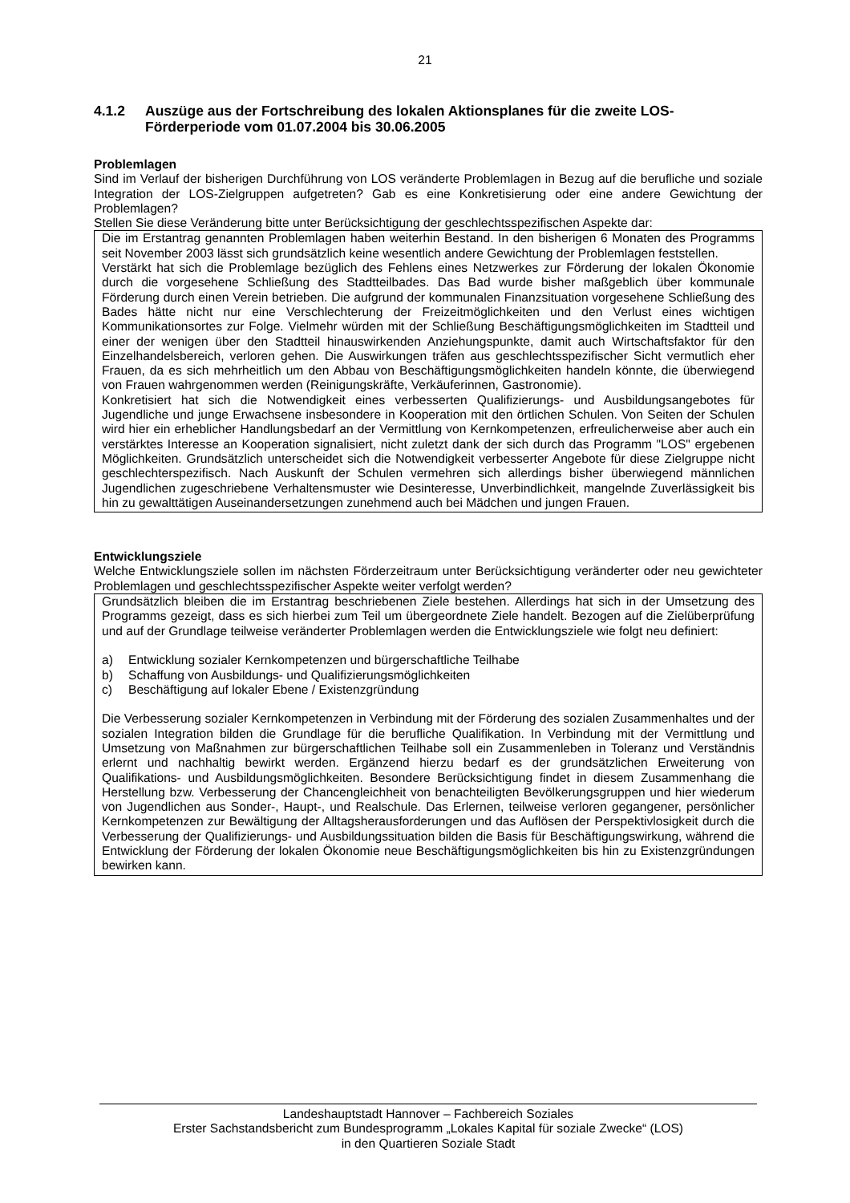21
4.1.2 Auszüge aus der Fortschreibung des lokalen Aktionsplanes für die zweite LOS-Förderperiode vom 01.07.2004 bis 30.06.2005
Problemlagen
Sind im Verlauf der bisherigen Durchführung von LOS veränderte Problemlagen in Bezug auf die berufliche und soziale Integration der LOS-Zielgruppen aufgetreten? Gab es eine Konkretisierung oder eine andere Gewichtung der Problemlagen?
Stellen Sie diese Veränderung bitte unter Berücksichtigung der geschlechtsspezifischen Aspekte dar:
Die im Erstantrag genannten Problemlagen haben weiterhin Bestand. In den bisherigen 6 Monaten des Programms seit November 2003 lässt sich grundsätzlich keine wesentlich andere Gewichtung der Problemlagen feststellen.
Verstärkt hat sich die Problemlage bezüglich des Fehlens eines Netzwerkes zur Förderung der lokalen Ökonomie durch die vorgesehene Schließung des Stadtteilbades. Das Bad wurde bisher maßgeblich über kommunale Förderung durch einen Verein betrieben. Die aufgrund der kommunalen Finanzsituation vorgesehene Schließung des Bades hätte nicht nur eine Verschlechterung der Freizeitmöglichkeiten und den Verlust eines wichtigen Kommunikationsortes zur Folge. Vielmehr würden mit der Schließung Beschäftigungsmöglichkeiten im Stadtteil und einer der wenigen über den Stadtteil hinauswirkenden Anziehungspunkte, damit auch Wirtschaftsfaktor für den Einzelhandelsbereich, verloren gehen. Die Auswirkungen träfen aus geschlechtsspezifischer Sicht vermutlich eher Frauen, da es sich mehrheitlich um den Abbau von Beschäftigungsmöglichkeiten handeln könnte, die überwiegend von Frauen wahrgenommen werden (Reinigungskräfte, Verkäuferinnen, Gastronomie).
Konkretisiert hat sich die Notwendigkeit eines verbesserten Qualifizierungs- und Ausbildungsangebotes für Jugendliche und junge Erwachsene insbesondere in Kooperation mit den örtlichen Schulen. Von Seiten der Schulen wird hier ein erheblicher Handlungsbedarf an der Vermittlung von Kernkompetenzen, erfreulicherweise aber auch ein verstärktes Interesse an Kooperation signalisiert, nicht zuletzt dank der sich durch das Programm "LOS" ergebenen Möglichkeiten. Grundsätzlich unterscheidet sich die Notwendigkeit verbesserter Angebote für diese Zielgruppe nicht geschlechterspezifisch. Nach Auskunft der Schulen vermehren sich allerdings bisher überwiegend männlichen Jugendlichen zugeschriebene Verhaltensmuster wie Desinteresse, Unverbindlichkeit, mangelnde Zuverlässigkeit bis hin zu gewalttätigen Auseinandersetzungen zunehmend auch bei Mädchen und jungen Frauen.
Entwicklungsziele
Welche Entwicklungsziele sollen im nächsten Förderzeitraum unter Berücksichtigung veränderter oder neu gewichteter Problemlagen und geschlechtsspezifischer Aspekte weiter verfolgt werden?
Grundsätzlich bleiben die im Erstantrag beschriebenen Ziele bestehen. Allerdings hat sich in der Umsetzung des Programms gezeigt, dass es sich hierbei zum Teil um übergeordnete Ziele handelt. Bezogen auf die Zielüberprüfung und auf der Grundlage teilweise veränderter Problemlagen werden die Entwicklungsziele wie folgt neu definiert:
a) Entwicklung sozialer Kernkompetenzen und bürgerschaftliche Teilhabe
b) Schaffung von Ausbildungs- und Qualifizierungsmöglichkeiten
c) Beschäftigung auf lokaler Ebene / Existenzgründung
Die Verbesserung sozialer Kernkompetenzen in Verbindung mit der Förderung des sozialen Zusammenhaltes und der sozialen Integration bilden die Grundlage für die berufliche Qualifikation. In Verbindung mit der Vermittlung und Umsetzung von Maßnahmen zur bürgerschaftlichen Teilhabe soll ein Zusammenleben in Toleranz und Verständnis erlernt und nachhaltig bewirkt werden. Ergänzend hierzu bedarf es der grundsätzlichen Erweiterung von Qualifikations- und Ausbildungsmöglichkeiten. Besondere Berücksichtigung findet in diesem Zusammenhang die Herstellung bzw. Verbesserung der Chancengleichheit von benachteiligten Bevölkerungsgruppen und hier wiederum von Jugendlichen aus Sonder-, Haupt-, und Realschule. Das Erlernen, teilweise verloren gegangener, persönlicher Kernkompetenzen zur Bewältigung der Alltagsherausforderungen und das Auflösen der Perspektivlosigkeit durch die Verbesserung der Qualifizierungs- und Ausbildungssituation bilden die Basis für Beschäftigungswirkung, während die Entwicklung der Förderung der lokalen Ökonomie neue Beschäftigungsmöglichkeiten bis hin zu Existenzgründungen bewirken kann.
Landeshauptstadt Hannover – Fachbereich Soziales
Erster Sachstandsbericht zum Bundesprogramm „Lokales Kapital für soziale Zwecke“ (LOS)
in den Quartieren Soziale Stadt